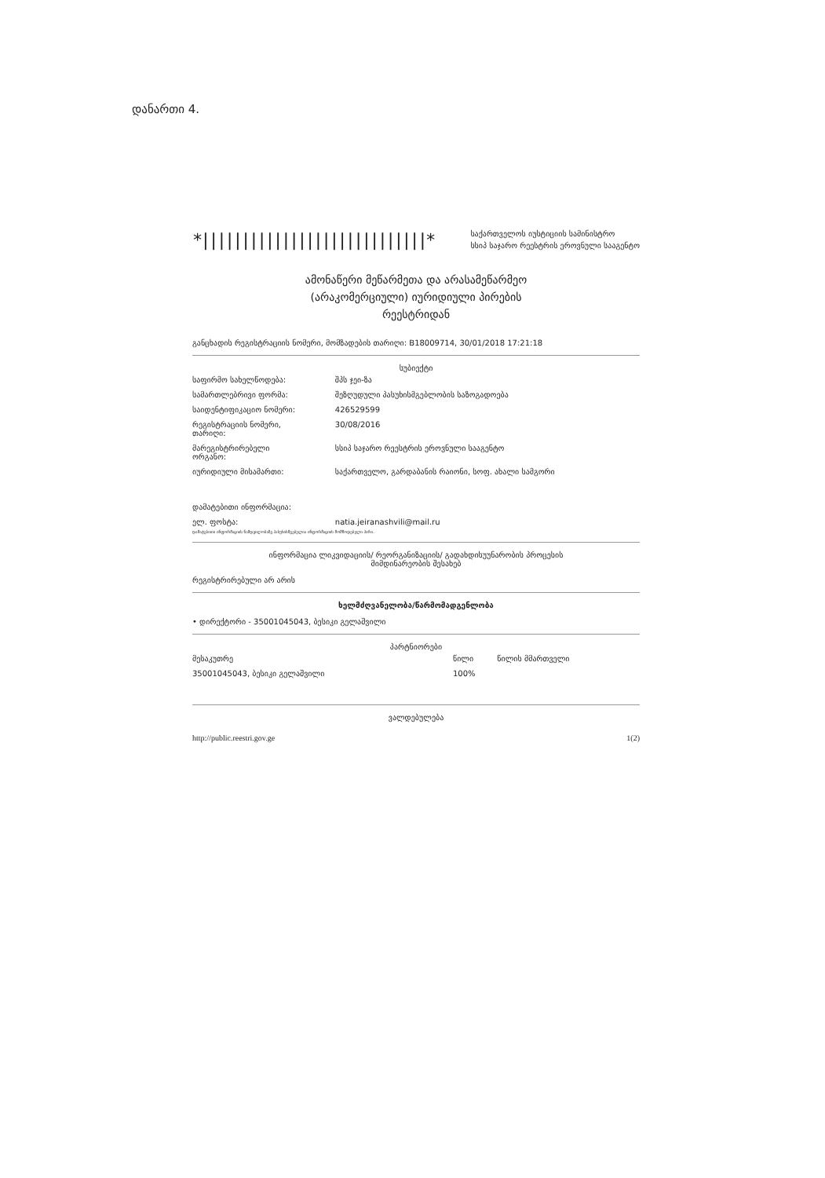დანართი 4.
*||||||||||||||||||||||||||||*
საქართველოს იუსტიციის სამინისტრო
სსიპ საჯარო რეესტრის ეროვნული სააგენტო
ამონაწერი მეწარმეთა და არასამეწარმეო
(არაკომერციული) იურიდიული პირების
რეესტრიდან
განცხადის რეგისტრაციის ნომერი, მომზადების თარიღი: B18009714, 30/01/2018 17:21:18
სუბიექტი
| საფირმო სახელწოდება: | შპს ჯეი-ზა |
| სამართლებრივი ფორმა: | შეზღუდული პასუხისმგებლობის საზოგადოება |
| საიდენტიფიკაციო ნომერი: | 426529599 |
| რეგისტრაციის ნომერი, თარიღი: | 30/08/2016 |
| მარეგისტრირებელი ორგანო: | სსიპ საჯარო რეესტრის ეროვნული სააგენტო |
| იურიდიული მისამართი: | საქართველო, გარდაბანის რაიონი, სოფ. ახალი სამგორი |
| დამატებითი ინფორმაცია: | |
| ელ. ფოსტა: | natia.jeiranashvili@mail.ru |
დამატებითი ინფორმაციის ნამდვილობაზე პასუხისმგებელია ინფორმაციის მომწოდებელი პირი.
ინფორმაცია ლიკვიდაციის/ რეორგანიზაციის/ გადახდისუუნარობის პროცესის
მიმდინარეობის შესახებ
რეგისტრირებული არ არის
ხელმძღვანელობა/წარმომადგენლობა
• დირექტორი - 35001045043, ბესიკი გელაშვილი
პარტნიორები
| მესაკუთრე | წილი | წილის მმართველი |
| --- | --- | --- |
| 35001045043, ბესიკი გელაშვილი | 100% | |
ვალდებულება
http://public.reestri.gov.ge 1(2)